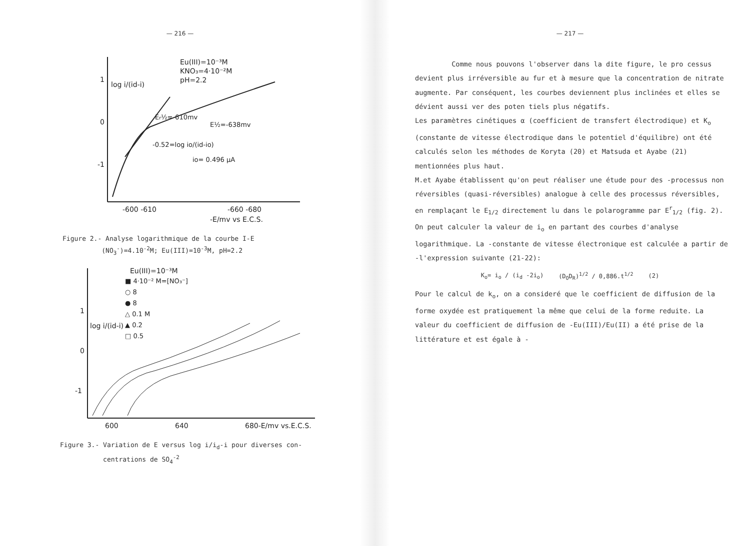— 216 —
1
0
-1
log i/(id-i)
Eu(III)=10⁻³M
KNO₃=4·10⁻²M
pH=2.2
Er½=-610mv
E½=-638mv
-0.52=log io/(id-io)
io= 0.496 µA
-600 -610
-660 -680
-E/mv vs E.C.S.
Figure 2.- Analyse logarithmique de la courbe I-E
(NO<sub>3</sub><sup>-</sup>)=4.10<sup>-2</sup>M; Eu(III)=10<sup>-3</sup>M, pH=2.2
1
0
-1
log i/(id-i)
Eu(III)=10⁻³M
■ 4·10⁻² M=[NO₃⁻]
○ 8
● 8
△ 0.1 M
▲ 0.2
□ 0.5
600
640
680-E/mv vs.E.C.S.
Figure 3.- Variation de E versus log i/i<sub>d</sub>-i pour diverses con-
centrations de SO<sub>4</sub><sup>-2</sup>
— 217 —
Comme nous pouvons l'observer dans la dite figure, le pro cessus devient plus irréversible au fur et à mesure que la concentration de nitrate augmente. Par conséquent, les courbes deviennent plus inclinées et elles se dévient aussi ver des poten tiels plus négatifs.
Les paramètres cinétiques α (coefficient de transfert électrodique) et K<sub>o</sub> (constante de vitesse électrodique dans le potentiel d'équilibre) ont été calculés selon les méthodes de Koryta (20) et Matsuda et Ayabe (21) mentionnées plus haut.
M.et Ayabe établissent qu'on peut réaliser une étude pour des -processus non réversibles (quasi-réversibles) analogue à celle des processus réversibles, en remplaçant le E<sub>1/2</sub> directement lu dans le polarogramme par E<sup>r</sup><sub>1/2</sub> (fig. 2). On peut calculer la valeur de i<sub>o</sub> en partant des courbes d'analyse logarithmique. La -constante de vitesse électronique est calculée a partir de -l'expression suivante (21-22):
K<sub>o</sub>= i<sub>o</sub> / (i<sub>d</sub> -2i<sub>o</sub>) (D<sub>O</sub>D<sub>R</sub>)<sup>1/2</sup> / 0,886.t<sup>1/2</sup> (2)
Pour le calcul de k<sub>o</sub>, on a consideré que le coefficient de diffusion de la forme oxydée est pratiquement la même que celui de la forme reduite. La valeur du coefficient de diffusion de -Eu(III)/Eu(II) a été prise de la littérature et est égale à -